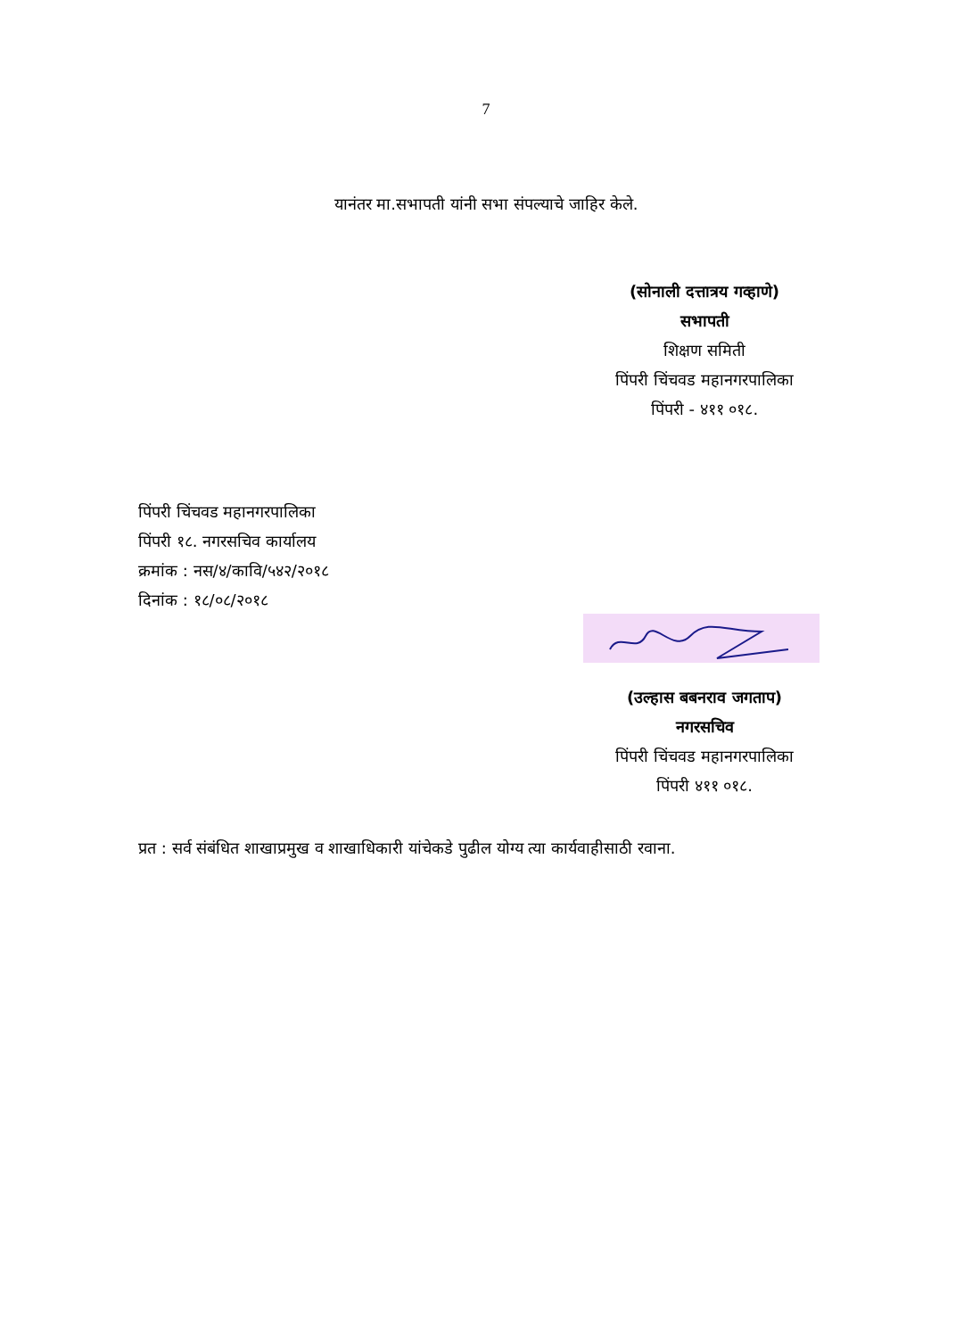7
यानंतर मा.सभापती यांनी सभा संपल्याचे जाहिर केले.
(सोनाली दत्तात्रय गव्हाणे)
सभापती
शिक्षण समिती
पिंपरी चिंचवड महानगरपालिका
पिंपरी - ४११ ०१८.
पिंपरी चिंचवड महानगरपालिका
पिंपरी १८. नगरसचिव कार्यालय
क्रमांक : नस/४/कावि/५४२/२०१८
दिनांक : १८/०८/२०१८
(उल्हास बबनराव जगताप)
नगरसचिव
पिंपरी चिंचवड महानगरपालिका
पिंपरी ४११ ०१८.
प्रत : सर्व संबंधित शाखाप्रमुख व शाखाधिकारी यांचेकडे पुढील योग्य त्या कार्यवाहीसाठी रवाना.